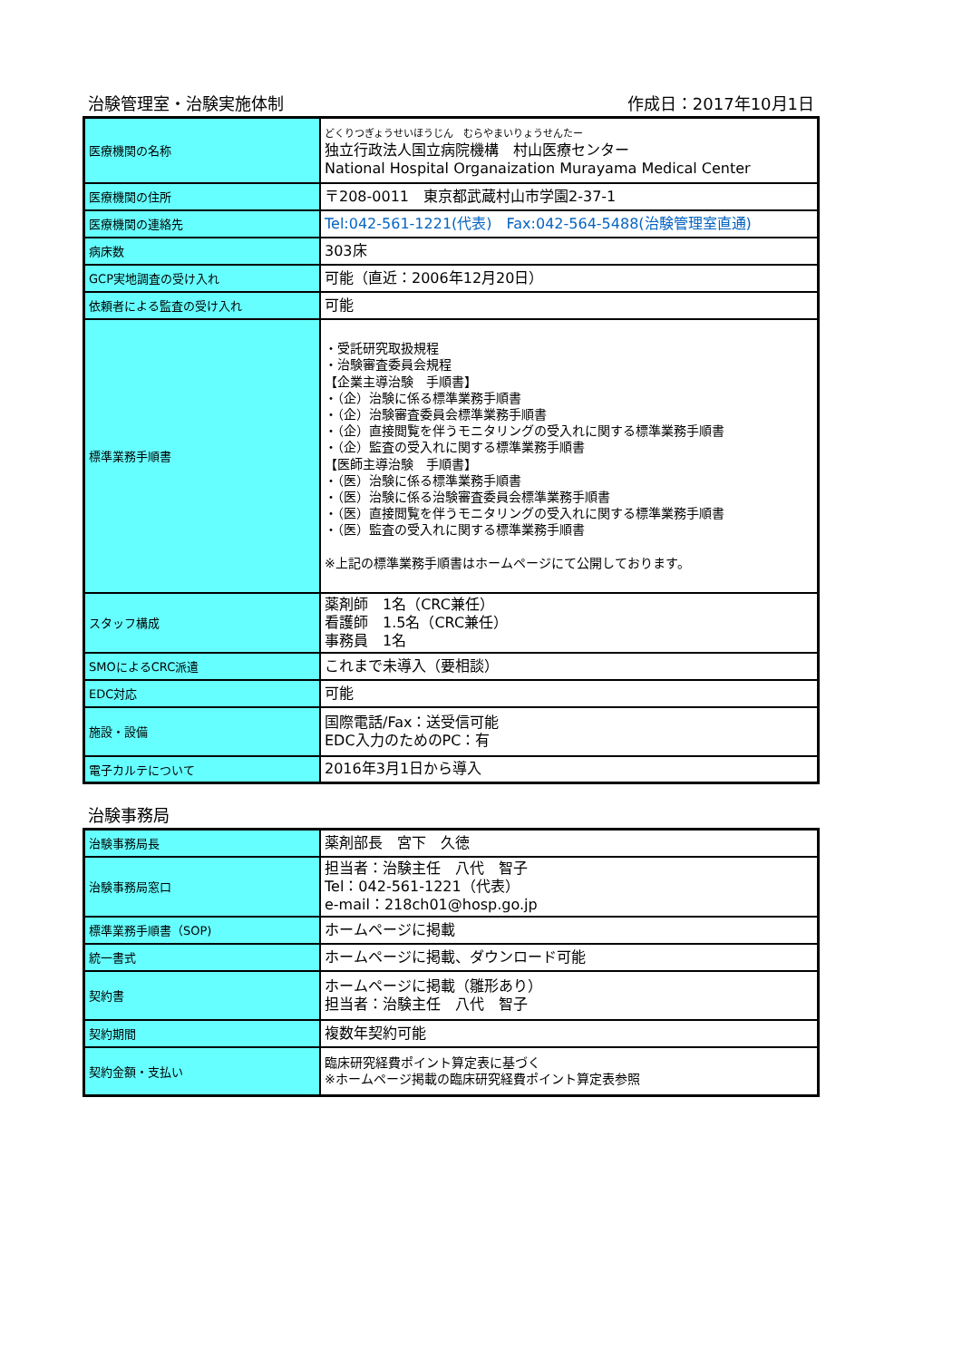治験管理室・治験実施体制 作成日：2017年10月1日
| 医療機関の名称 | どくりつぎょうせいほうじん むらやまいりょうせんたー 独立行政法人国立病院機構 村山医療センター National Hospital Organaization Murayama Medical Center |
| 医療機関の住所 | 〒208-0011 東京都武蔵村山市学園2-37-1 |
| 医療機関の連絡先 | Tel:042-561-1221(代表) Fax:042-564-5488(治験管理室直通) |
| 病床数 | 303床 |
| GCP実地調査の受け入れ | 可能（直近：2006年12月20日） |
| 依頼者による監査の受け入れ | 可能 |
| 標準業務手順書 | ・受託研究取扱規程 ・治験審査委員会規程 【企業主導治験 手順書】 ・（企）治験に係る標準業務手順書 ・（企）治験審査委員会標準業務手順書 ・（企）直接閲覧を伴うモニタリングの受入れに関する標準業務手順書 ・（企）監査の受入れに関する標準業務手順書 【医師主導治験 手順書】 ・（医）治験に係る標準業務手順書 ・（医）治験に係る治験審査委員会標準業務手順書 ・（医）直接閲覧を伴うモニタリングの受入れに関する標準業務手順書 ・（医）監査の受入れに関する標準業務手順書 ※上記の標準業務手順書はホームページにて公開しております。 |
| スタッフ構成 | 薬剤師 1名（CRC兼任） 看護師 1.5名（CRC兼任） 事務員 1名 |
| SMOによるCRC派遣 | これまで未導入（要相談） |
| EDC対応 | 可能 |
| 施設・設備 | 国際電話/Fax：送受信可能 EDC入力のためのPC：有 |
| 電子カルテについて | 2016年3月1日から導入 |
治験事務局
| 治験事務局長 | 薬剤部長 宮下 久徳 |
| 治験事務局窓口 | 担当者：治験主任 八代 智子 Tel：042-561-1221（代表） e-mail：218ch01@hosp.go.jp |
| 標準業務手順書（SOP) | ホームページに掲載 |
| 統一書式 | ホームページに掲載、ダウンロード可能 |
| 契約書 | ホームページに掲載（雛形あり） 担当者：治験主任 八代 智子 |
| 契約期間 | 複数年契約可能 |
| 契約金額・支払い | 臨床研究経費ポイント算定表に基づく ※ホームページ掲載の臨床研究経費ポイント算定表参照 |